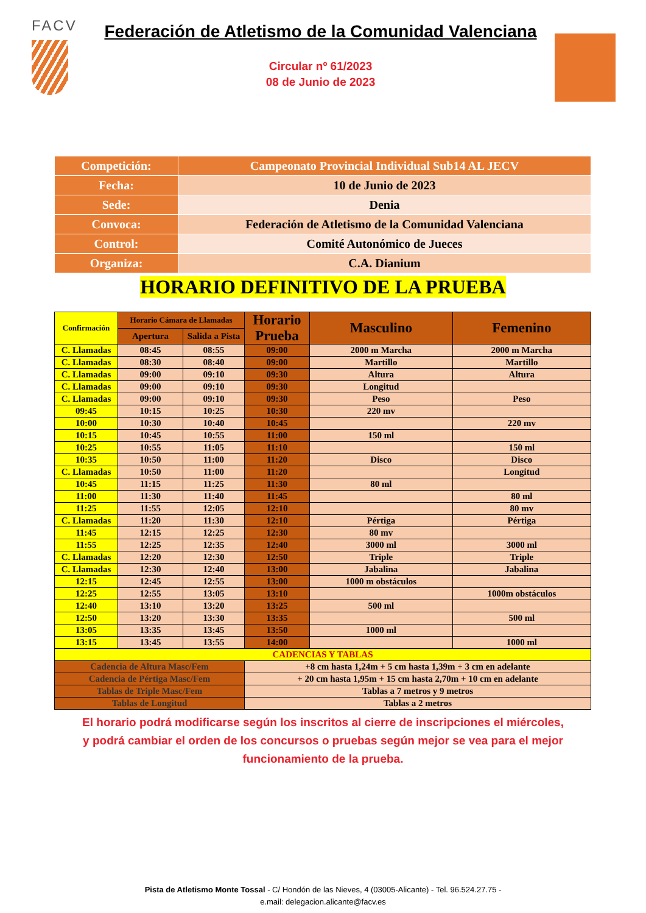FACV
Federación de Atletismo de la Comunidad Valenciana
Circular nº 61/2023
08 de Junio de 2023
| Competición: | Campeonato Provincial Individual Sub14 AL JECV |
| Fecha: | 10 de Junio de 2023 |
| Sede: | Denia |
| Convoca: | Federación de Atletismo de la Comunidad Valenciana |
| Control: | Comité Autonómico de Jueces |
| Organiza: | C.A. Dianium |
HORARIO DEFINITIVO DE LA PRUEBA
| Confirmación | Horario Cámara de Llamadas | | Horario Prueba | Masculino | Femenino |
| --- | --- | --- | --- | --- | --- |
| | Apertura | Salida a Pista | | | |
| C. Llamadas | 08:45 | 08:55 | 09:00 | 2000 m Marcha | 2000 m Marcha |
| C. Llamadas | 08:30 | 08:40 | 09:00 | Martillo | Martillo |
| C. Llamadas | 09:00 | 09:10 | 09:30 | Altura | Altura |
| C. Llamadas | 09:00 | 09:10 | 09:30 | Longitud | |
| C. Llamadas | 09:00 | 09:10 | 09:30 | Peso | Peso |
| 09:45 | 10:15 | 10:25 | 10:30 | 220 mv | |
| 10:00 | 10:30 | 10:40 | 10:45 | | 220 mv |
| 10:15 | 10:45 | 10:55 | 11:00 | 150 ml | |
| 10:25 | 10:55 | 11:05 | 11:10 | | 150 ml |
| 10:35 | 10:50 | 11:00 | 11:20 | Disco | Disco |
| C. Llamadas | 10:50 | 11:00 | 11:20 | | Longitud |
| 10:45 | 11:15 | 11:25 | 11:30 | 80 ml | |
| 11:00 | 11:30 | 11:40 | 11:45 | | 80 ml |
| 11:25 | 11:55 | 12:05 | 12:10 | | 80 mv |
| C. Llamadas | 11:20 | 11:30 | 12:10 | Pértiga | Pértiga |
| 11:45 | 12:15 | 12:25 | 12:30 | 80 mv | |
| 11:55 | 12:25 | 12:35 | 12:40 | 3000 ml | 3000 ml |
| C. Llamadas | 12:20 | 12:30 | 12:50 | Triple | Triple |
| C. Llamadas | 12:30 | 12:40 | 13:00 | Jabalina | Jabalina |
| 12:15 | 12:45 | 12:55 | 13:00 | 1000 m obstáculos | |
| 12:25 | 12:55 | 13:05 | 13:10 | | 1000m obstáculos |
| 12:40 | 13:10 | 13:20 | 13:25 | 500 ml | |
| 12:50 | 13:20 | 13:30 | 13:35 | | 500 ml |
| 13:05 | 13:35 | 13:45 | 13:50 | 1000 ml | |
| 13:15 | 13:45 | 13:55 | 14:00 | | 1000 ml |
| CADENCIAS Y TABLAS | | | | | |
| Cadencia de Altura Masc/Fem | | | +8 cm hasta 1,24m + 5 cm hasta 1,39m + 3 cm en adelante | | |
| Cadencia de Pértiga Masc/Fem | | | + 20 cm hasta 1,95m + 15 cm hasta 2,70m + 10 cm en adelante | | |
| Tablas de Triple Masc/Fem | | | Tablas a 7 metros y 9 metros | | |
| Tablas de Longitud | | | Tablas a 2 metros | | |
El horario podrá modificarse según los inscritos al cierre de inscripciones el miércoles, y podrá cambiar el orden de los concursos o pruebas según mejor se vea para el mejor funcionamiento de la prueba.
Pista de Atletismo Monte Tossal - C/ Hondón de las Nieves, 4 (03005-Alicante) - Tel. 96.524.27.75 -
e.mail: delegacion.alicante@facv.es